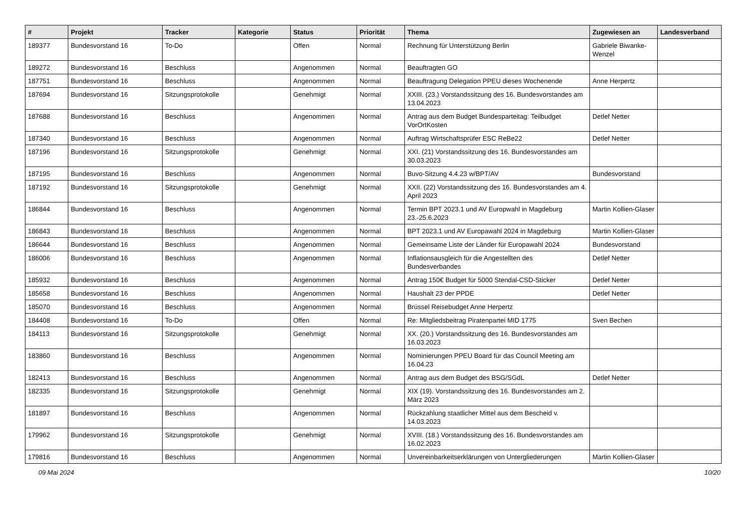| # | Projekt | Tracker | Kategorie | Status | Priorität | Thema | Zugewiesen an | Landesverband |
| --- | --- | --- | --- | --- | --- | --- | --- | --- |
| 189377 | Bundesvorstand 16 | To-Do | | Offen | Normal | Rechnung für Unterstützung Berlin | Gabriele Biwanke-Wenzel | |
| 189272 | Bundesvorstand 16 | Beschluss | | Angenommen | Normal | Beauftragten GO | | |
| 187751 | Bundesvorstand 16 | Beschluss | | Angenommen | Normal | Beauftragung Delegation PPEU dieses Wochenende | Anne Herpertz | |
| 187694 | Bundesvorstand 16 | Sitzungsprotokolle | | Genehmigt | Normal | XXIII. (23.) Vorstandssitzung des 16. Bundesvorstandes am 13.04.2023 | | |
| 187688 | Bundesvorstand 16 | Beschluss | | Angenommen | Normal | Antrag aus dem Budget Bundesparteitag: Teilbudget VorOrtKosten | Detlef Netter | |
| 187340 | Bundesvorstand 16 | Beschluss | | Angenommen | Normal | Auftrag Wirtschaftsprüfer ESC ReBe22 | Detlef Netter | |
| 187196 | Bundesvorstand 16 | Sitzungsprotokolle | | Genehmigt | Normal | XXI. (21) Vorstandssitzung des 16. Bundesvorstandes am 30.03.2023 | | |
| 187195 | Bundesvorstand 16 | Beschluss | | Angenommen | Normal | Buvo-Sitzung 4.4.23 w/BPT/AV | Bundesvorstand | |
| 187192 | Bundesvorstand 16 | Sitzungsprotokolle | | Genehmigt | Normal | XXII. (22) Vorstandssitzung des 16. Bundesvorstandes am 4. April 2023 | | |
| 186844 | Bundesvorstand 16 | Beschluss | | Angenommen | Normal | Termin BPT 2023.1 und AV Europwahl in Magdeburg 23.-25.6.2023 | Martin Kollien-Glaser | |
| 186843 | Bundesvorstand 16 | Beschluss | | Angenommen | Normal | BPT 2023.1 und AV Europawahl 2024 in Magdeburg | Martin Kollien-Glaser | |
| 186644 | Bundesvorstand 16 | Beschluss | | Angenommen | Normal | Gemeinsame Liste der Länder für Europawahl 2024 | Bundesvorstand | |
| 186006 | Bundesvorstand 16 | Beschluss | | Angenommen | Normal | Inflationsausgleich für die Angestellten des Bundesverbandes | Detlef Netter | |
| 185932 | Bundesvorstand 16 | Beschluss | | Angenommen | Normal | Antrag 150€ Budget für 5000 Stendal-CSD-Sticker | Detlef Netter | |
| 185658 | Bundesvorstand 16 | Beschluss | | Angenommen | Normal | Haushalt 23 der PPDE | Detlef Netter | |
| 185070 | Bundesvorstand 16 | Beschluss | | Angenommen | Normal | Brüssel Reisebudget Anne Herpertz | | |
| 184408 | Bundesvorstand 16 | To-Do | | Offen | Normal | Re: Mitgliedsbeitrag Piratenpartei MID 1775 | Sven Bechen | |
| 184113 | Bundesvorstand 16 | Sitzungsprotokolle | | Genehmigt | Normal | XX. (20.) Vorstandssitzung des 16. Bundesvorstandes am 16.03.2023 | | |
| 183860 | Bundesvorstand 16 | Beschluss | | Angenommen | Normal | Nominierungen PPEU Board für das Council Meeting am 16.04.23 | | |
| 182413 | Bundesvorstand 16 | Beschluss | | Angenommen | Normal | Antrag aus dem Budget des BSG/SGdL | Detlef Netter | |
| 182335 | Bundesvorstand 16 | Sitzungsprotokolle | | Genehmigt | Normal | XIX (19). Vorstandssitzung des 16. Bundesvorstandes am 2. März 2023 | | |
| 181897 | Bundesvorstand 16 | Beschluss | | Angenommen | Normal | Rückzahlung staatlicher Mittel aus dem Bescheid v. 14.03.2023 | | |
| 179962 | Bundesvorstand 16 | Sitzungsprotokolle | | Genehmigt | Normal | XVIII. (18.) Vorstandssitzung des 16. Bundesvorstandes am 16.02.2023 | | |
| 179816 | Bundesvorstand 16 | Beschluss | | Angenommen | Normal | Unvereinbarkeitserklärungen von Untergliederungen | Martin Kollien-Glaser | |
09 Mai 2024 10/20